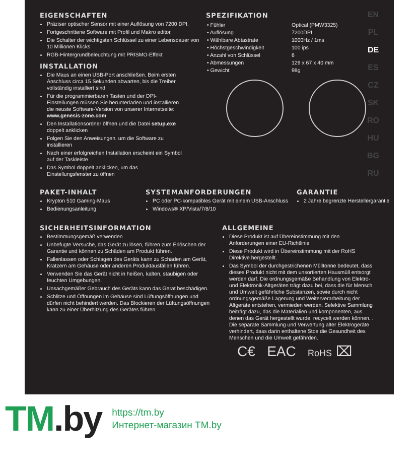EN
PL
DE
ES
CZ
SK
RO
HU
BG
RU
EIGENSCHAFTEN
Präziser optischer Sensor mit einer Auflösung von 7200 DPI,
Fortgeschrittene Software mit Profil und Makro editor,
Die Schalter der wichtigsten Schlüssel zu einer Lebensdauer von 10 Millionen Klicks
RGB-Hintergrundbeleuchtung mit PRISMO-Effekt
INSTALLATION
Die Maus an einen USB-Port anschließen. Beim ersten Anschluss circa 15 Sekunden abwarten, bis die Treiber vollständig installiert sind
Für die programmierbaren Tasten und der DPI-Einstellungen müssen Sie herunterladen und installieren die neuste Software-Version von unserer Internetseite: www.genesis-zone.com
Den Installationsordner öffnen und die Datei setup.exe doppelt anklicken
Folgen Sie den Anweisungen, um die Software zu installieren
Nach einer erfolgreichen Installation erscheint ein Symbol auf der Taskleiste
Das Symbol doppelt anklicken, um das Einstellungsfenster zu öffnen
SPEZIFIKATION
| • Fühler | Optical (PMW3325) |
| • Auflösung | 7200DPI |
| • Wählbare Abtastrate | 1000Hz / 1ms |
| • Höchstgeschwindigkeit | 100 ips |
| • Anzahl von Schlüssel | 6 |
| • Abmessungen | 129 x 67 x 40 mm |
| • Gewicht | 98g |
PAKET-INHALT
Krypton 510 Gaming-Maus
Bedienungsanleitung
SYSTEMANFORDERUNGEN
PC oder PC-kompatibles Gerät mit einem USB-Anschluss
Windows® XP/Vista/7/8/10
GARANTIE
2 Jahre begrenzte Herstellergarantie
SICHERHEITSINFORMATION
Bestimmungsgemäß verwenden.
Unbefugte Versuche, das Gerät zu lösen, führen zum Erlöschen der Garantie und können zu Schäden am Produkt führen.
Fallenlassen oder Schlagen des Geräts kann zu Schäden am Gerät, Kratzern am Gehäuse oder anderen Produktausfällen führen.
Verwenden Sie das Gerät nicht in heißen, kalten, staubigen oder feuchten Umgebungen.
Unsachgemäßer Gebrauch des Geräts kann das Gerät beschädigen.
Schlitze und Öffnungen im Gehäuse sind Lüftungsöffnungen und dürfen nicht behindert werden. Das Blockieren der Lüftungsöffnungen kann zu einer Überhitzung des Gerätes führen.
ALLGEMEINE
Diese Produkt ist auf Übereinstimmung mit den Anforderungen einer EU-Richtlinie
Diese Produkt wird in Übereinstimmung mit der RoHS Direktive hergestellt.
Das Symbol der durchgestrichenen Mülltonne bedeutet, dass dieses Produkt nicht mit dem unsortierten Hausmüll entsorgt werden darf. Die ordnungsgemäße Behandlung von Elektro- und Elektronik-Altgeräten trägt dazu bei, dass die für Mensch und Umwelt gefährliche Substanzen, sowie durch nicht ordnungsgemäße Lagerung und Weiterverarbeitung der Altgeräte entstehen, vermieden werden. Selektive Sammlung beiträgt dazu, das die Materialien und komponenten, aus denen das Gerät hergestellt wurde, recycelt werden können. . Die separate Sammlung und Verwertung alter Elektrogeräte verhindert, dass darin enthaltene Stoe die Gesundheit des Menschen und die Umwelt gefährden.
C€ EAC RoHS ⌧
TM.by
https://tm.by
Интернет-магазин TM.by